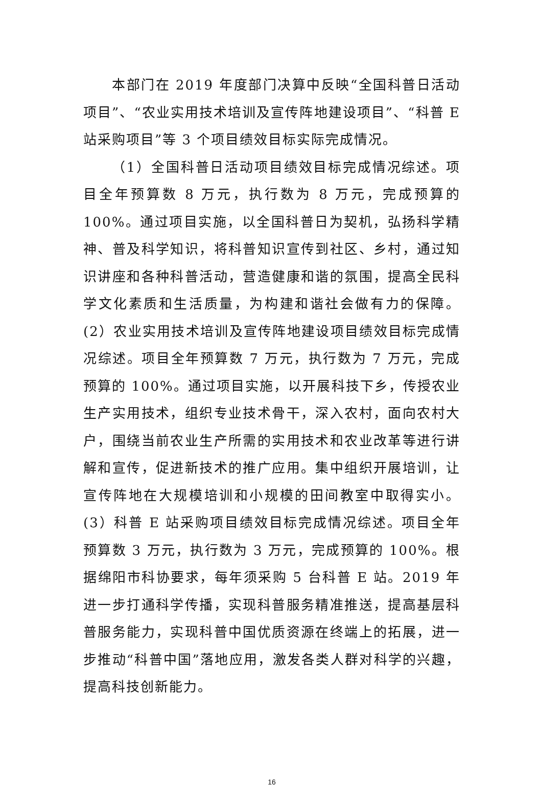本部门在 2019 年度部门决算中反映“全国科普日活动项目”、“农业实用技术培训及宣传阵地建设项目”、“科普 E 站采购项目”等 3 个项目绩效目标实际完成情况。
（1）全国科普日活动项目绩效目标完成情况综述。项目全年预算数 8 万元，执行数为 8 万元，完成预算的 100%。通过项目实施，以全国科普日为契机，弘扬科学精神、普及科学知识，将科普知识宣传到社区、乡村，通过知识讲座和各种科普活动，营造健康和谐的氛围，提高全民科学文化素质和生活质量，为构建和谐社会做有力的保障。(2）农业实用技术培训及宣传阵地建设项目绩效目标完成情况综述。项目全年预算数 7 万元，执行数为 7 万元，完成预算的 100%。通过项目实施，以开展科技下乡，传授农业生产实用技术，组织专业技术骨干，深入农村，面向农村大户，围绕当前农业生产所需的实用技术和农业改革等进行讲解和宣传，促进新技术的推广应用。集中组织开展培训，让宣传阵地在大规模培训和小规模的田间教室中取得实小。(3）科普 E 站采购项目绩效目标完成情况综述。项目全年预算数 3 万元，执行数为 3 万元，完成预算的 100%。根据绵阳市科协要求，每年须采购 5 台科普 E 站。2019 年进一步打通科学传播，实现科普服务精准推送，提高基层科普服务能力，实现科普中国优质资源在终端上的拓展，进一步推动“科普中国”落地应用，激发各类人群对科学的兴趣，提高科技创新能力。
16